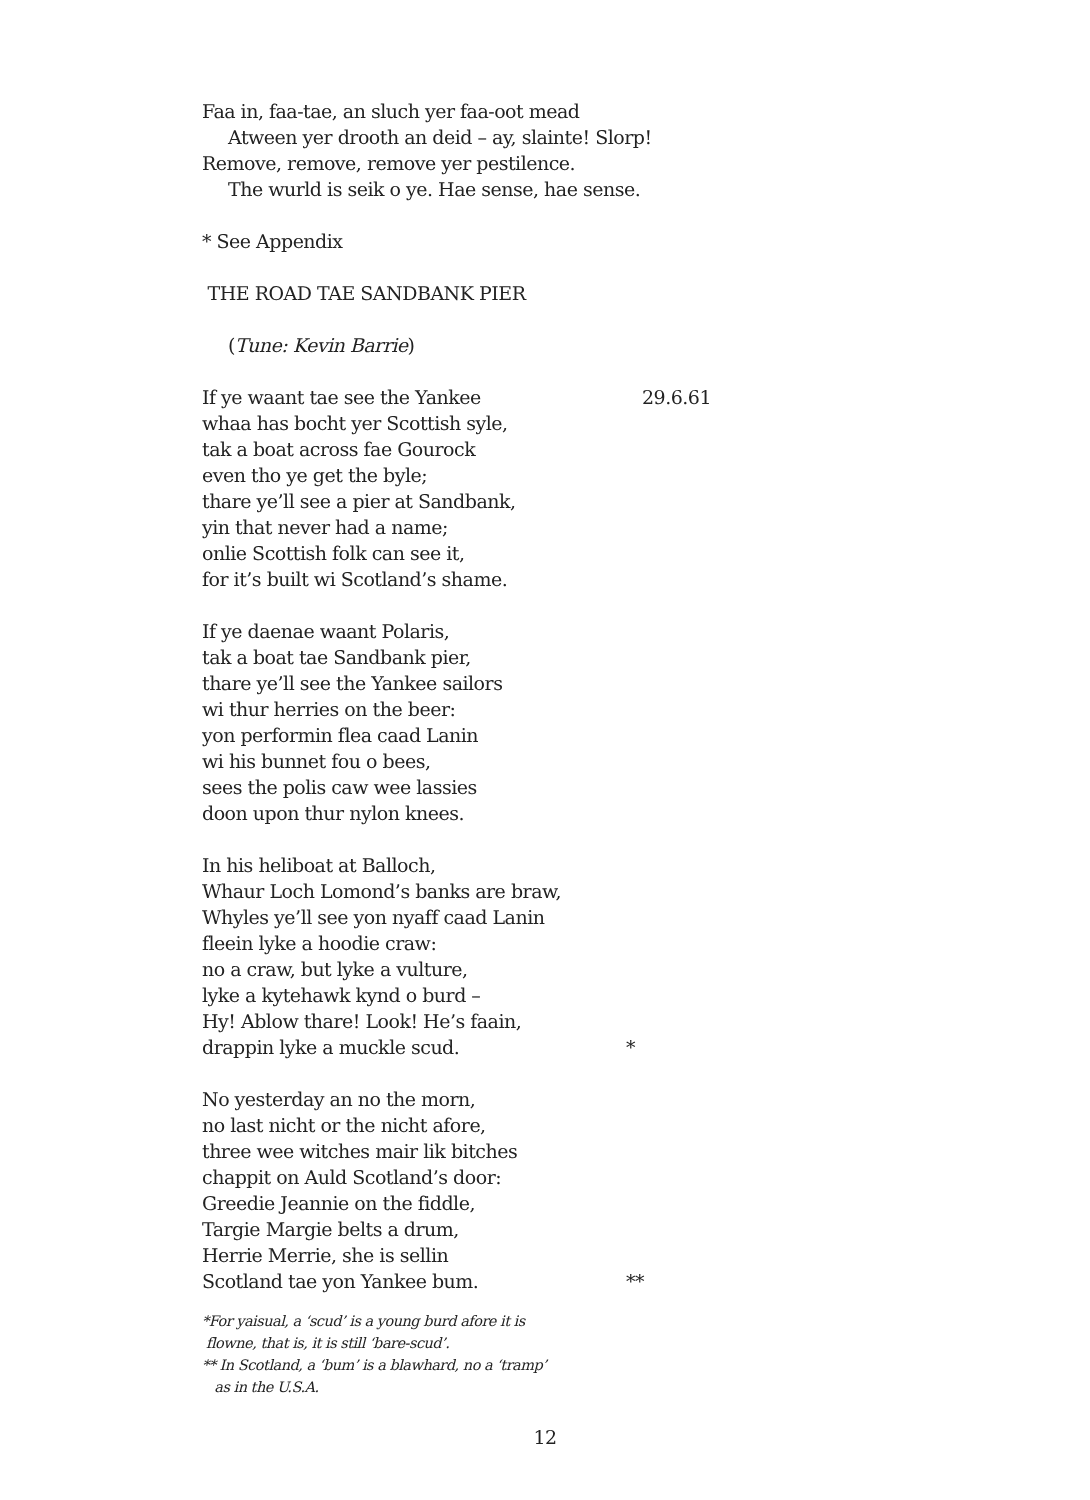Faa in, faa-tae, an sluch yer faa-oot mead
Atween yer drooth an deid – ay, slainte! Slorp!
Remove, remove, remove yer pestilence.
The wurld is seik o ye. Hae sense, hae sense.
* See Appendix
THE ROAD TAE SANDBANK PIER
(Tune: Kevin Barrie)
If ye waant tae see the Yankee 29.6.61
whaa has bocht yer Scottish syle,
tak a boat across fae Gourock
even tho ye get the byle;
thare ye’ll see a pier at Sandbank,
yin that never had a name;
onlie Scottish folk can see it,
for it’s built wi Scotland’s shame.
If ye daenae waant Polaris,
tak a boat tae Sandbank pier,
thare ye’ll see the Yankee sailors
wi thur herries on the beer:
yon performin flea caad Lanin
wi his bunnet fou o bees,
sees the polis caw wee lassies
doon upon thur nylon knees.
In his heliboat at Balloch,
Whaur Loch Lomond’s banks are braw,
Whyles ye’ll see yon nyaff caad Lanin
fleein lyke a hoodie craw:
no a craw, but lyke a vulture,
lyke a kytehawk kynd o burd –
Hy! Ablow thare! Look! He’s faain,
drappin lyke a muckle scud. *
No yesterday an no the morn,
no last nicht or the nicht afore,
three wee witches mair lik bitches
chappit on Auld Scotland’s door:
Greedie Jeannie on the fiddle,
Targie Margie belts a drum,
Herrie Merrie, she is sellin
Scotland tae yon Yankee bum. **
*For yaisual, a ‘scud’ is a young burd afore it is
flowne, that is, it is still ‘bare-scud’.
** In Scotland, a ‘bum’ is a blawhard, no a ‘tramp’
as in the U.S.A.
12